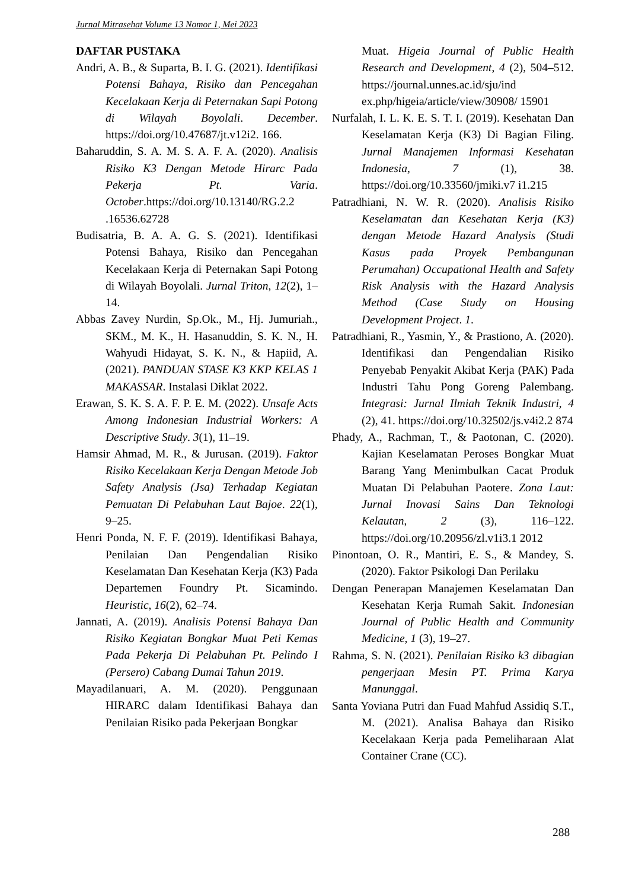Jurnal Mitrasehat Volume 13 Nomor 1, Mei 2023
DAFTAR PUSTAKA
Andri, A. B., & Suparta, B. I. G. (2021). Identifikasi Potensi Bahaya, Risiko dan Pencegahan Kecelakaan Kerja di Peternakan Sapi Potong di Wilayah Boyolali. December. https://doi.org/10.47687/jt.v12i2. 166.
Baharuddin, S. A. M. S. A. F. A. (2020). Analisis Risiko K3 Dengan Metode Hirarc Pada Pekerja Pt. Varia. October.https://doi.org/10.13140/RG.2.2 .16536.62728
Budisatria, B. A. A. G. S. (2021). Identifikasi Potensi Bahaya, Risiko dan Pencegahan Kecelakaan Kerja di Peternakan Sapi Potong di Wilayah Boyolali. Jurnal Triton, 12(2), 1–14.
Abbas Zavey Nurdin, Sp.Ok., M., Hj. Jumuriah., SKM., M. K., H. Hasanuddin, S. K. N., H. Wahyudi Hidayat, S. K. N., & Hapiid, A. (2021). PANDUAN STASE K3 KKP KELAS 1 MAKASSAR. Instalasi Diklat 2022.
Erawan, S. K. S. A. F. P. E. M. (2022). Unsafe Acts Among Indonesian Industrial Workers: A Descriptive Study. 3(1), 11–19.
Hamsir Ahmad, M. R., & Jurusan. (2019). Faktor Risiko Kecelakaan Kerja Dengan Metode Job Safety Analysis (Jsa) Terhadap Kegiatan Pemuatan Di Pelabuhan Laut Bajoe. 22(1), 9–25.
Henri Ponda, N. F. F. (2019). Identifikasi Bahaya, Penilaian Dan Pengendalian Risiko Keselamatan Dan Kesehatan Kerja (K3) Pada Departemen Foundry Pt. Sicamindo. Heuristic, 16(2), 62–74.
Jannati, A. (2019). Analisis Potensi Bahaya Dan Risiko Kegiatan Bongkar Muat Peti Kemas Pada Pekerja Di Pelabuhan Pt. Pelindo I (Persero) Cabang Dumai Tahun 2019.
Mayadilanuari, A. M. (2020). Penggunaan HIRARC dalam Identifikasi Bahaya dan Penilaian Risiko pada Pekerjaan Bongkar
Muat. Higeia Journal of Public Health Research and Development, 4 (2), 504–512. https://journal.unnes.ac.id/sju/ind ex.php/higeia/article/view/30908/ 15901
Nurfalah, I. L. K. E. S. T. I. (2019). Kesehatan Dan Keselamatan Kerja (K3) Di Bagian Filing. Jurnal Manajemen Informasi Kesehatan Indonesia, 7 (1), 38. https://doi.org/10.33560/jmiki.v7 i1.215
Patradhiani, N. W. R. (2020). Analisis Risiko Keselamatan dan Kesehatan Kerja (K3) dengan Metode Hazard Analysis (Studi Kasus pada Proyek Pembangunan Perumahan) Occupational Health and Safety Risk Analysis with the Hazard Analysis Method (Case Study on Housing Development Project. 1.
Patradhiani, R., Yasmin, Y., & Prastiono, A. (2020). Identifikasi dan Pengendalian Risiko Penyebab Penyakit Akibat Kerja (PAK) Pada Industri Tahu Pong Goreng Palembang. Integrasi: Jurnal Ilmiah Teknik Industri, 4 (2), 41. https://doi.org/10.32502/js.v4i2.2 874
Phady, A., Rachman, T., & Paotonan, C. (2020). Kajian Keselamatan Peroses Bongkar Muat Barang Yang Menimbulkan Cacat Produk Muatan Di Pelabuhan Paotere. Zona Laut: Jurnal Inovasi Sains Dan Teknologi Kelautan, 2 (3), 116–122. https://doi.org/10.20956/zl.v1i3.1 2012
Pinontoan, O. R., Mantiri, E. S., & Mandey, S. (2020). Faktor Psikologi Dan Perilaku
Dengan Penerapan Manajemen Keselamatan Dan Kesehatan Kerja Rumah Sakit. Indonesian Journal of Public Health and Community Medicine, 1 (3), 19–27.
Rahma, S. N. (2021). Penilaian Risiko k3 dibagian pengerjaan Mesin PT. Prima Karya Manunggal.
Santa Yoviana Putri dan Fuad Mahfud Assidiq S.T., M. (2021). Analisa Bahaya dan Risiko Kecelakaan Kerja pada Pemeliharaan Alat Container Crane (CC).
288